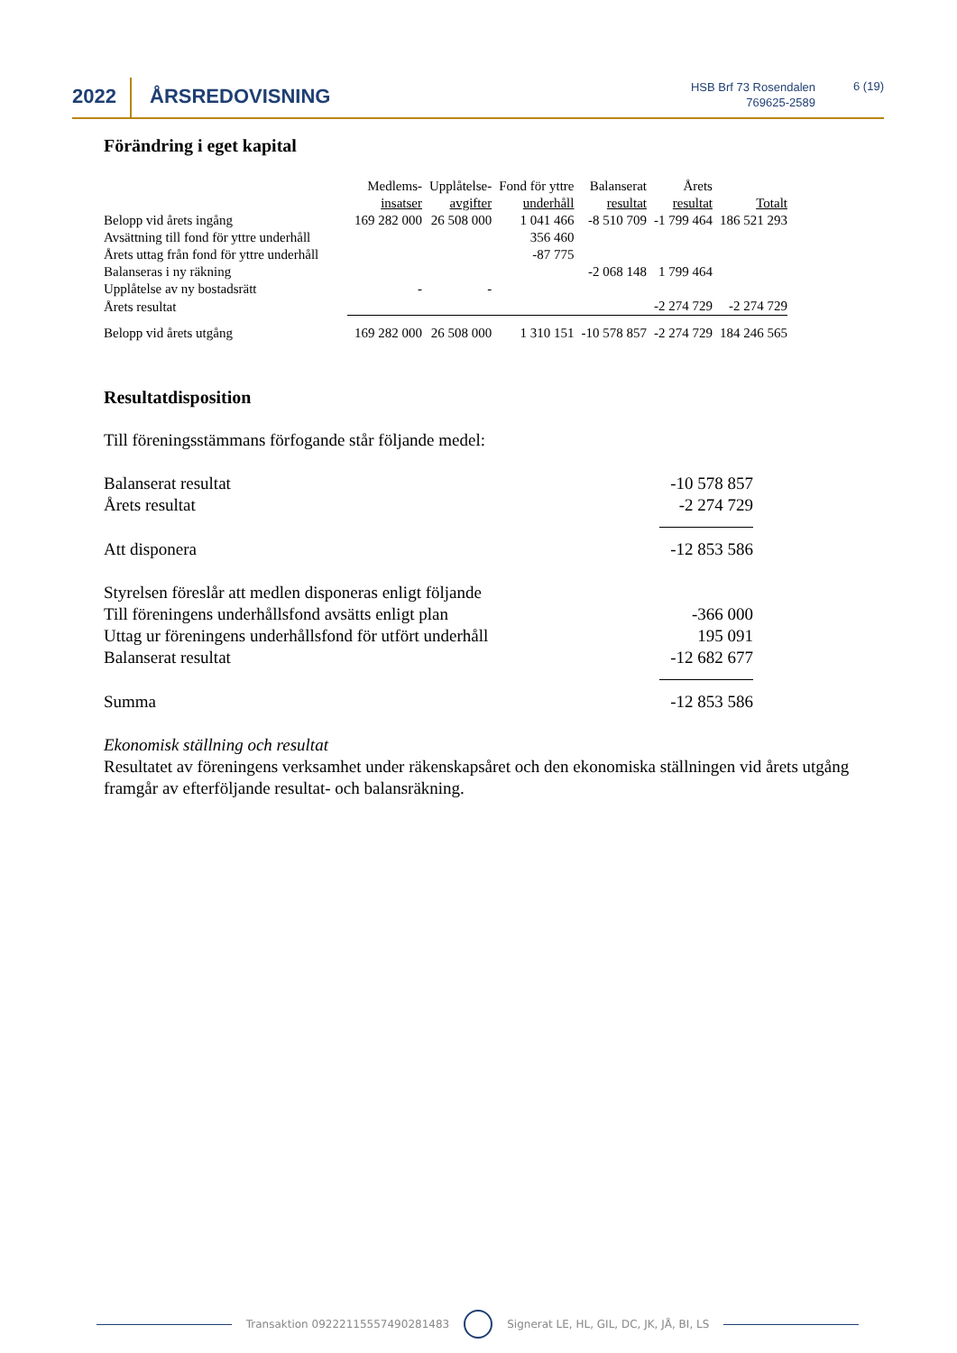2022 ÅRSREDOVISNING
HSB Brf 73 Rosendalen
769625-2589
6 (19)
Förändring i eget kapital
| | Medlems- insatser | Upplåtelse- avgifter | Fond för yttre underhåll | Balanserat resultat | Årets resultat | Totalt |
| --- | --- | --- | --- | --- | --- | --- |
| Belopp vid årets ingång | 169 282 000 | 26 508 000 | 1 041 466 | -8 510 709 | -1 799 464 | 186 521 293 |
| Avsättning till fond för yttre underhåll | | | 356 460 | | | |
| Årets uttag från fond för yttre underhåll | | | -87 775 | | | |
| Balanseras i ny räkning | | | | -2 068 148 | 1 799 464 | |
| Upplåtelse av ny bostadsrätt | - | - | | | | |
| Årets resultat | | | | | -2 274 729 | -2 274 729 |
| Belopp vid årets utgång | 169 282 000 | 26 508 000 | 1 310 151 | -10 578 857 | -2 274 729 | 184 246 565 |
Resultatdisposition
Till föreningsstämmans förfogande står följande medel:
Balanserat resultat -10 578 857
Årets resultat -2 274 729
Att disponera -12 853 586
Styrelsen föreslår att medlen disponeras enligt följande
Till föreningens underhållsfond avsätts enligt plan -366 000
Uttag ur föreningens underhållsfond för utfört underhåll 195 091
Balanserat resultat -12 682 677
Summa -12 853 586
Ekonomisk ställning och resultat
Resultatet av föreningens verksamhet under räkenskapsåret och den ekonomiska ställningen vid årets utgång framgår av efterföljande resultat- och balansräkning.
Transaktion 09222115557490281483 Signerat LE, HL, GIL, DC, JK, JÅ, BI, LS